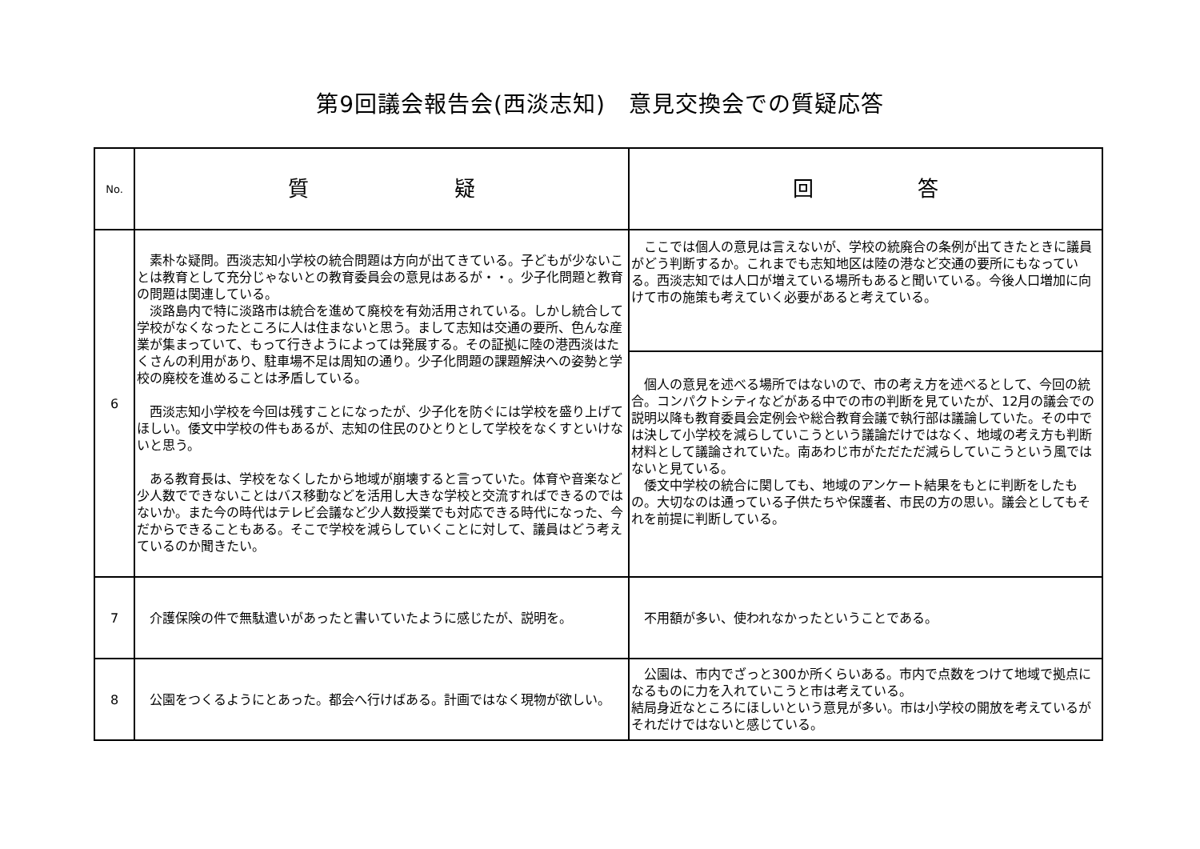第9回議会報告会(西淡志知)　意見交換会での質疑応答
| No. | 質 疑 | 回 答 |
| --- | --- | --- |
| 6 | 素朴な疑問。西淡志知小学校の統合問題は方向が出てきている。子どもが少ないことは教育として充分じゃないとの教育委員会の意見はあるが・・。少子化問題と教育の問題は関連している。 淡路島内で特に淡路市は統合を進めて廃校を有効活用されている。しかし統合して学校がなくなったところに人は住まないと思う。まして志知は交通の要所、色んな産業が集まっていて、もって行きようによっては発展する。その証拠に陸の港西淡はたくさんの利用があり、駐車場不足は周知の通り。少子化問題の課題解決への姿勢と学校の廃校を進めることは矛盾している。 西淡志知小学校を今回は残すことになったが、少子化を防ぐには学校を盛り上げてほしい。倭文中学校の件もあるが、志知の住民のひとりとして学校をなくすといけないと思う。 ある教育長は、学校をなくしたから地域が崩壊すると言っていた。体育や音楽など少人数でできないことはバス移動などを活用し大きな学校と交流すればできるのではないか。また今の時代はテレビ会議など少人数授業でも対応できる時代になった、今だからできることもある。そこで学校を減らしていくことに対して、議員はどう考えているのか聞きたい。 | ここでは個人の意見は言えないが、学校の統廃合の条例が出てきたときに議員がどう判断するか。これまでも志知地区は陸の港など交通の要所にもなっている。西淡志知では人口が増えている場所もあると聞いている。今後人口増加に向けて市の施策も考えていく必要があると考えている。 |
| | | 個人の意見を述べる場所ではないので、市の考え方を述べるとして、今回の統合。コンパクトシティなどがある中での市の判断を見ていたが、12月の議会での説明以降も教育委員会定例会や総合教育会議で執行部は議論していた。その中では決して小学校を減らしていこうという議論だけではなく、地域の考え方も判断材料として議論されていた。南あわじ市がただただ減らしていこうという風ではないと見ている。 倭文中学校の統合に関しても、地域のアンケート結果をもとに判断をしたもの。大切なのは通っている子供たちや保護者、市民の方の思い。議会としてもそれを前提に判断している。 |
| 7 | 介護保険の件で無駄遣いがあったと書いていたように感じたが、説明を。 | 不用額が多い、使われなかったということである。 |
| 8 | 公園をつくるようにとあった。都会へ行けばある。計画ではなく現物が欲しい。 | 公園は、市内でざっと300か所くらいある。市内で点数をつけて地域で拠点になるものに力を入れていこうと市は考えている。 結局身近なところにほしいという意見が多い。市は小学校の開放を考えているがそれだけではないと感じている。 |